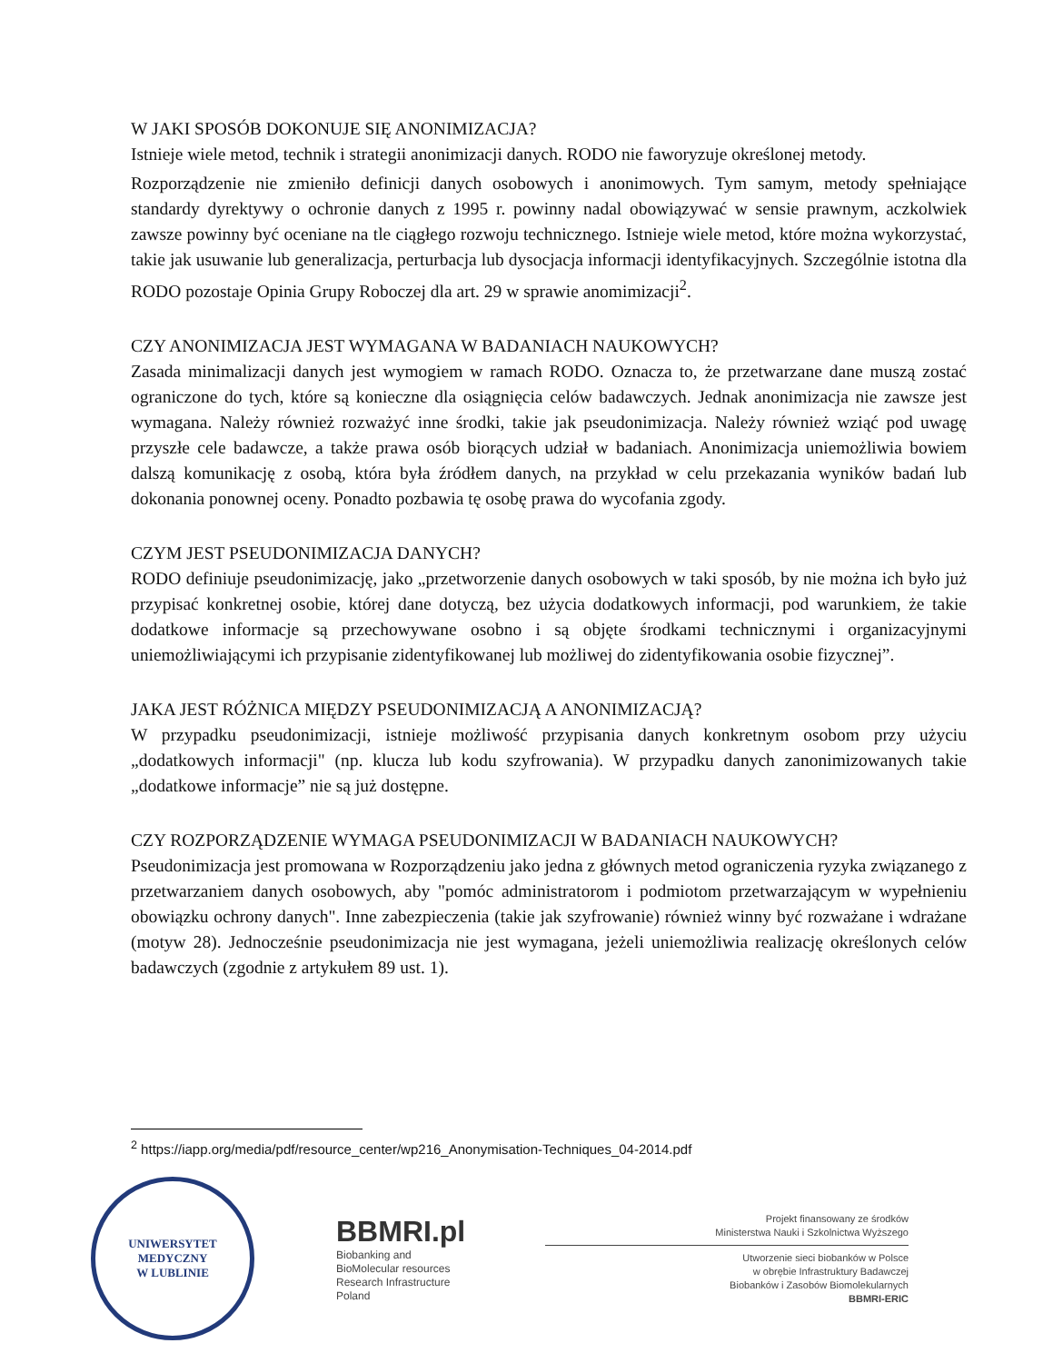W JAKI SPOSÓB DOKONUJE SIĘ ANONIMIZACJA?
Istnieje wiele metod, technik i strategii anonimizacji danych. RODO nie faworyzuje określonej metody.
Rozporządzenie nie zmieniło definicji danych osobowych i anonimowych. Tym samym, metody spełniające standardy dyrektywy o ochronie danych z 1995 r. powinny nadal obowiązywać w sensie prawnym, aczkolwiek zawsze powinny być oceniane na tle ciągłego rozwoju technicznego. Istnieje wiele metod, które można wykorzystać, takie jak usuwanie lub generalizacja, perturbacja lub dysocjacja informacji identyfikacyjnych. Szczególnie istotna dla RODO pozostaje Opinia Grupy Roboczej dla art. 29 w sprawie anomimizacji<sup>2</sup>.
CZY ANONIMIZACJA JEST WYMAGANA W BADANIACH NAUKOWYCH?
Zasada minimalizacji danych jest wymogiem w ramach RODO. Oznacza to, że przetwarzane dane muszą zostać ograniczone do tych, które są konieczne dla osiągnięcia celów badawczych. Jednak anonimizacja nie zawsze jest wymagana. Należy również rozważyć inne środki, takie jak pseudonimizacja. Należy również wziąć pod uwagę przyszłe cele badawcze, a także prawa osób biorących udział w badaniach. Anonimizacja uniemożliwia bowiem dalszą komunikację z osobą, która była źródłem danych, na przykład w celu przekazania wyników badań lub dokonania ponownej oceny. Ponadto pozbawia tę osobę prawa do wycofania zgody.
CZYM JEST PSEUDONIMIZACJA DANYCH?
RODO definiuje pseudonimizację, jako „przetworzenie danych osobowych w taki sposób, by nie można ich było już przypisać konkretnej osobie, której dane dotyczą, bez użycia dodatkowych informacji, pod warunkiem, że takie dodatkowe informacje są przechowywane osobno i są objęte środkami technicznymi i organizacyjnymi uniemożliwiającymi ich przypisanie zidentyfikowanej lub możliwej do zidentyfikowania osobie fizycznej”.
JAKA JEST RÓŻNICA MIĘDZY PSEUDONIMIZACJĄ A ANONIMIZACJĄ?
W przypadku pseudonimizacji, istnieje możliwość przypisania danych konkretnym osobom przy użyciu „dodatkowych informacji" (np. klucza lub kodu szyfrowania). W przypadku danych zanonimizowanych takie „dodatkowe informacje” nie są już dostępne.
CZY ROZPORZĄDZENIE WYMAGA PSEUDONIMIZACJI W BADANIACH NAUKOWYCH?
Pseudonimizacja jest promowana w Rozporządzeniu jako jedna z głównych metod ograniczenia ryzyka związanego z przetwarzaniem danych osobowych, aby "pomóc administratorom i podmiotom przetwarzającym w wypełnieniu obowiązku ochrony danych". Inne zabezpieczenia (takie jak szyfrowanie) również winny być rozważane i wdrażane (motyw 28). Jednocześnie pseudonimizacja nie jest wymagana, jeżeli uniemożliwia realizację określonych celów badawczych (zgodnie z artykułem 89 ust. 1).
<sup>2</sup> https://iapp.org/media/pdf/resource_center/wp216_Anonymisation-Techniques_04-2014.pdf
UNIWERSYTET MEDYCZNY
W LUBLINIE
BBMRI.pl
Biobanking and
BioMolecular resources
Research Infrastructure
Poland
Projekt finansowany ze środków
Ministerstwa Nauki i Szkolnictwa Wyższego
Utworzenie sieci biobanków w Polsce
w obrębie Infrastruktury Badawczej
Biobanków i Zasobów Biomolekularnych
BBMRI-ERIC